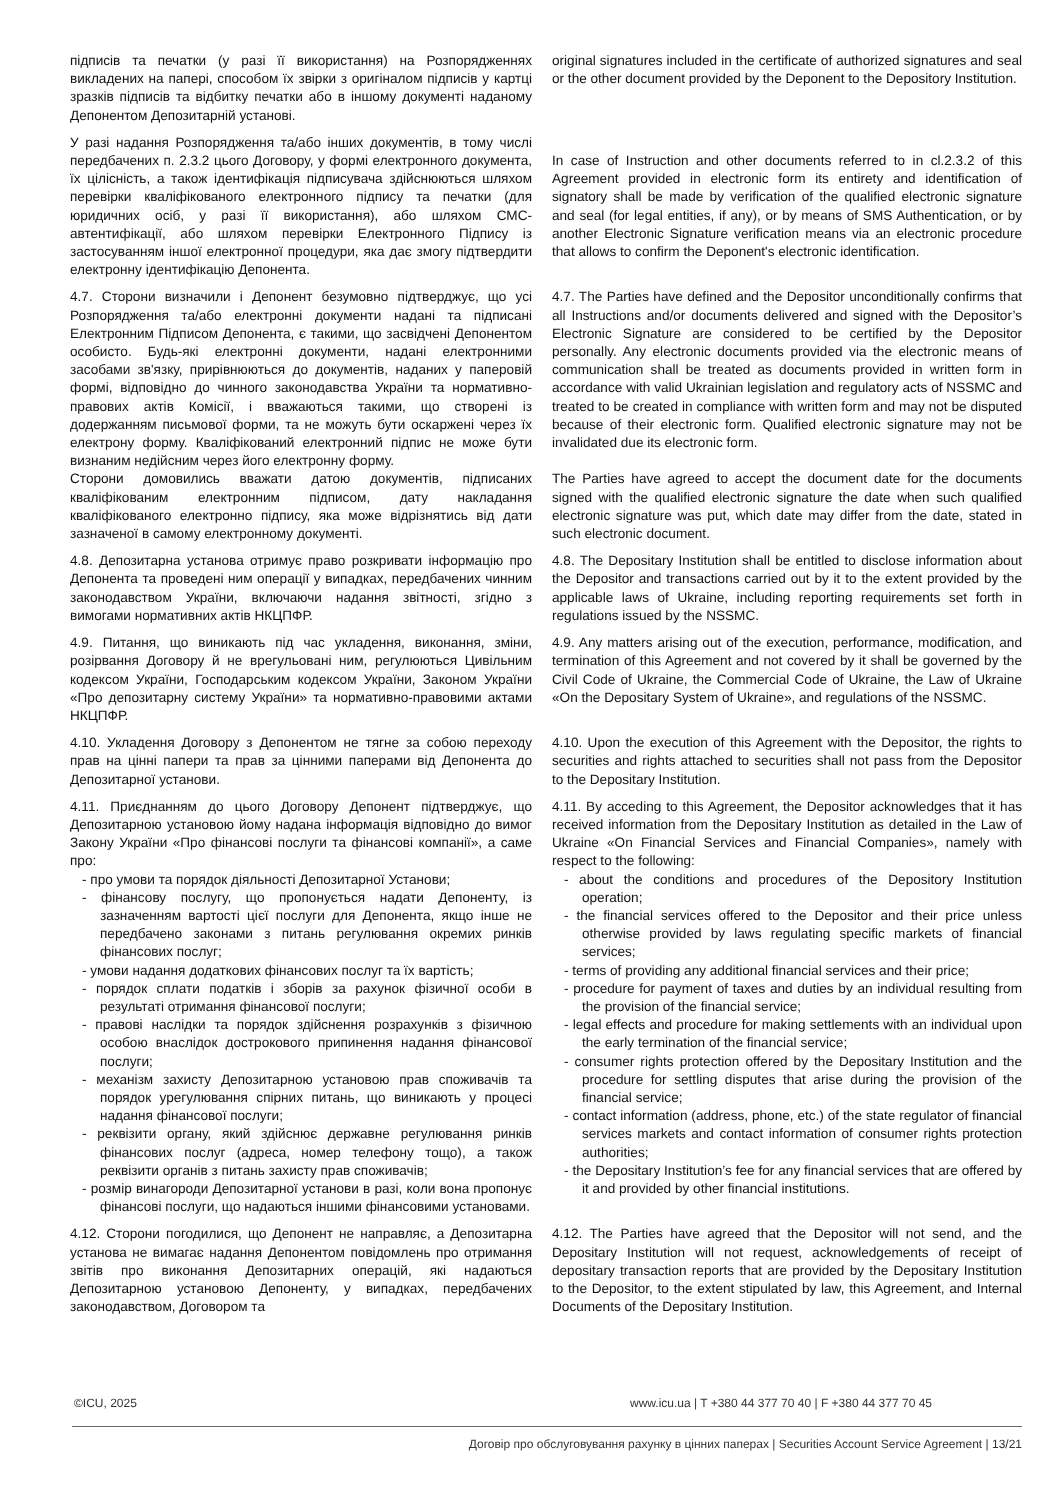| підписів та печатки (у разі її використання) на Розпорядженнях викладених на папері, способом їх звірки з оригіналом підписів у картці зразків підписів та відбитку печатки або в іншому документі наданому Депонентом Депозитарній установі. | original signatures included in the certificate of authorized signatures and seal or the other document provided by the Deponent to the Depository Institution. |
| У разі надання Розпорядження та/або інших документів, в тому числі передбачених п. 2.3.2 цього Договору, у формі електронного документа, їх цілісність, а також ідентифікація підписувача здійснюються шляхом перевірки кваліфікованого електронного підпису та печатки (для юридичних осіб, у разі її використання), або шляхом СМС-автентифікації, або шляхом перевірки Електронного Підпису із застосуванням іншої електронної процедури, яка дає змогу підтвердити електронну ідентифікацію Депонента. | In case of Instruction and other documents referred to in cl.2.3.2 of this Agreement provided in electronic form its entirety and identification of signatory shall be made by verification of the qualified electronic signature and seal (for legal entities, if any), or by means of SMS Authentication, or by another Electronic Signature verification means via an electronic procedure that allows to confirm the Deponent's electronic identification. |
| 4.7. Сторони визначили і Депонент безумовно підтверджує, що усі Розпорядження та/або електронні документи надані та підписані Електронним Підписом Депонента, є такими, що засвідчені Депонентом особисто. Будь-які електронні документи, надані електронними засобами зв'язку, прирівнюються до документів, наданих у паперовій формі, відповідно до чинного законодавства України та нормативно-правових актів Комісії, і вважаються такими, що створені із додержанням письмової форми, та не можуть бути оскаржені через їх електрону форму. Кваліфікований електронний підпис не може бути визнаним недійсним через його електронну форму. Сторони домовились вважати датою документів, підписаних кваліфікованим електронним підписом, дату накладання кваліфікованого електронно підпису, яка може відрізнятись від дати зазначеної в самому електронному документі. | 4.7. The Parties have defined and the Depositor unconditionally confirms that all Instructions and/or documents delivered and signed with the Depositor’s Electronic Signature are considered to be certified by the Depositor personally. Any electronic documents provided via the electronic means of communication shall be treated as documents provided in written form in accordance with valid Ukrainian legislation and regulatory acts of NSSMC and treated to be created in compliance with written form and may not be disputed because of their electronic form. Qualified electronic signature may not be invalidated due its electronic form. The Parties have agreed to accept the document date for the documents signed with the qualified electronic signature the date when such qualified electronic signature was put, which date may differ from the date, stated in such electronic document. |
| 4.8. Депозитарна установа отримує право розкривати інформацію про Депонента та проведені ним операції у випадках, передбачених чинним законодавством України, включаючи надання звітності, згідно з вимогами нормативних актів НКЦПФР. | 4.8. The Depositary Institution shall be entitled to disclose information about the Depositor and transactions carried out by it to the extent provided by the applicable laws of Ukraine, including reporting requirements set forth in regulations issued by the NSSMC. |
| 4.9. Питання, що виникають під час укладення, виконання, зміни, розірвання Договору й не врегульовані ним, регулюються Цивільним кодексом України, Господарським кодексом України, Законом України «Про депозитарну систему України» та нормативно-правовими актами НКЦПФР. | 4.9. Any matters arising out of the execution, performance, modification, and termination of this Agreement and not covered by it shall be governed by the Civil Code of Ukraine, the Commercial Code of Ukraine, the Law of Ukraine «On the Depositary System of Ukraine», and regulations of the NSSMC. |
| 4.10. Укладення Договору з Депонентом не тягне за собою переходу прав на цінні папери та прав за цінними паперами від Депонента до Депозитарної установи. | 4.10. Upon the execution of this Agreement with the Depositor, the rights to securities and rights attached to securities shall not pass from the Depositor to the Depositary Institution. |
| 4.11. Приєднанням до цього Договору Депонент підтверджує, що Депозитарною установою йому надана інформація відповідно до вимог Закону України «Про фінансові послуги та фінансові компанії», а саме про: - про умови та порядок діяльності Депозитарної Установи; - фінансову послугу, що пропонується надати Депоненту, із зазначенням вартості цієї послуги для Депонента, якщо інше не передбачено законами з питань регулювання окремих ринків фінансових послуг; - умови надання додаткових фінансових послуг та їх вартість; - порядок сплати податків і зборів за рахунок фізичної особи в результаті отримання фінансової послуги; - правові наслідки та порядок здійснення розрахунків з фізичною особою внаслідок дострокового припинення надання фінансової послуги; - механізм захисту Депозитарною установою прав споживачів та порядок урегулювання спірних питань, що виникають у процесі надання фінансової послуги; - реквізити органу, який здійснює державне регулювання ринків фінансових послуг (адреса, номер телефону тощо), а також реквізити органів з питань захисту прав споживачів; - розмір винагороди Депозитарної установи в разі, коли вона пропонує фінансові послуги, що надаються іншими фінансовими установами. | 4.11. By acceding to this Agreement, the Depositor acknowledges that it has received information from the Depositary Institution as detailed in the Law of Ukraine «On Financial Services and Financial Companies», namely with respect to the following: - about the conditions and procedures of the Depository Institution operation; - the financial services offered to the Depositor and their price unless otherwise provided by laws regulating specific markets of financial services; - terms of providing any additional financial services and their price; - procedure for payment of taxes and duties by an individual resulting from the provision of the financial service; - legal effects and procedure for making settlements with an individual upon the early termination of the financial service; - consumer rights protection offered by the Depositary Institution and the procedure for settling disputes that arise during the provision of the financial service; - contact information (address, phone, etc.) of the state regulator of financial services markets and contact information of consumer rights protection authorities; - the Depositary Institution’s fee for any financial services that are offered by it and provided by other financial institutions. |
| 4.12. Сторони погодилися, що Депонент не направляє, а Депозитарна установа не вимагає надання Депонентом повідомлень про отримання звітів про виконання Депозитарних операцій, які надаються Депозитарною установою Депоненту, у випадках, передбачених законодавством, Договором та | 4.12. The Parties have agreed that the Depositor will not send, and the Depositary Institution will not request, acknowledgements of receipt of depositary transaction reports that are provided by the Depositary Institution to the Depositor, to the extent stipulated by law, this Agreement, and Internal Documents of the Depositary Institution. |
©ICU, 2025 www.icu.ua | T +380 44 377 70 40 | F +380 44 377 70 45
Договір про обслуговування рахунку в цінних паперах | Securities Account Service Agreement | 13/21